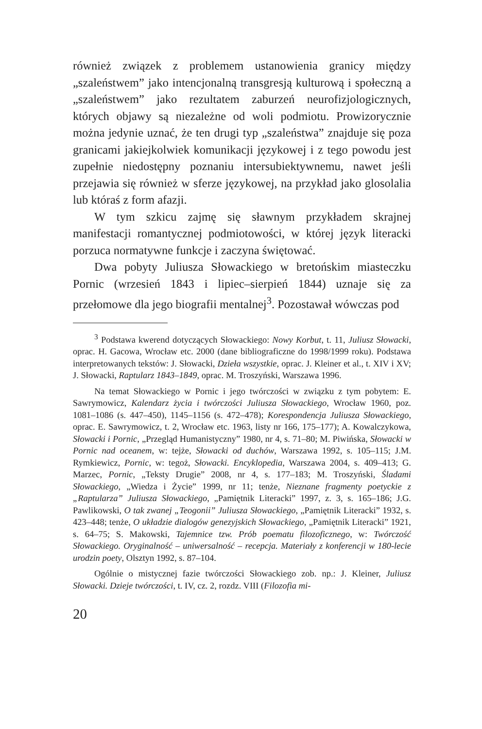również związek z problemem ustanowienia granicy między „szaleństwem” jako intencjonalną transgresją kulturową i społeczną a „szaleństwem” jako rezultatem zaburzeń neurofizjologicznych, których objawy są niezależne od woli podmiotu. Prowizorycznie można jedynie uznać, że ten drugi typ „szaleństwa” znajduje się poza granicami jakiejkolwiek komunikacji językowej i z tego powodu jest zupełnie niedostępny poznaniu intersubiektywnemu, nawet jeśli przejawia się również w sferze językowej, na przykład jako glosolalia lub któraś z form afazji.
W tym szkicu zajmę się sławnym przykładem skrajnej manifestacji romantycznej podmiotowości, w której język literacki porzuca normatywne funkcje i zaczyna świętować.
Dwa pobyty Juliusza Słowackiego w bretońskim miasteczku Pornic (wrzesień 1843 i lipiec–sierpień 1844) uznaje się za przełomowe dla jego biografii mentalnej<sup>3</sup>. Pozostawał wówczas pod
<sup>3</sup> Podstawa kwerend dotyczących Słowackiego: Nowy Korbut, t. 11, Juliusz Słowacki, oprac. H. Gacowa, Wrocław etc. 2000 (dane bibliograficzne do 1998/1999 roku). Podstawa interpretowanych tekstów: J. Słowacki, Dzieła wszystkie, oprac. J. Kleiner et al., t. XIV i XV; J. Słowacki, Raptularz 1843–1849, oprac. M. Troszyński, Warszawa 1996.
Na temat Słowackiego w Pornic i jego twórczości w związku z tym pobytem: E. Sawrymowicz, Kalendarz życia i twórczości Juliusza Słowackiego, Wrocław 1960, poz. 1081–1086 (s. 447–450), 1145–1156 (s. 472–478); Korespondencja Juliusza Słowackiego, oprac. E. Sawrymowicz, t. 2, Wrocław etc. 1963, listy nr 166, 175–177); A. Kowalczykowa, Słowacki i Pornic, „Przegląd Humanistyczny” 1980, nr 4, s. 71–80; M. Piwińska, Słowacki w Pornic nad oceanem, w: tejże, Słowacki od duchów, Warszawa 1992, s. 105–115; J.M. Rymkiewicz, Pornic, w: tegoż, Słowacki. Encyklopedia, Warszawa 2004, s. 409–413; G. Marzec, Pornic, „Teksty Drugie” 2008, nr 4, s. 177–183; M. Troszyński, Śladami Słowackiego, „Wiedza i Życie” 1999, nr 11; tenże, Nieznane fragmenty poetyckie z „Raptularza” Juliusza Słowackiego, „Pamiętnik Literacki” 1997, z. 3, s. 165–186; J.G. Pawlikowski, O tak zwanej „Teogonii” Juliusza Słowackiego, „Pamiętnik Literacki” 1932, s. 423–448; tenże, O układzie dialogów genezyjskich Słowackiego, „Pamiętnik Literacki” 1921, s. 64–75; S. Makowski, Tajemnice tzw. Prób poematu filozoficznego, w: Twórczość Słowackiego. Oryginalność – uniwersalność – recepcja. Materiały z konferencji w 180-lecie urodzin poety, Olsztyn 1992, s. 87–104.
Ogólnie o mistycznej fazie twórczości Słowackiego zob. np.: J. Kleiner, Juliusz Słowacki. Dzieje twórczości, t. IV, cz. 2, rozdz. VIII (Filozofia mi-
20